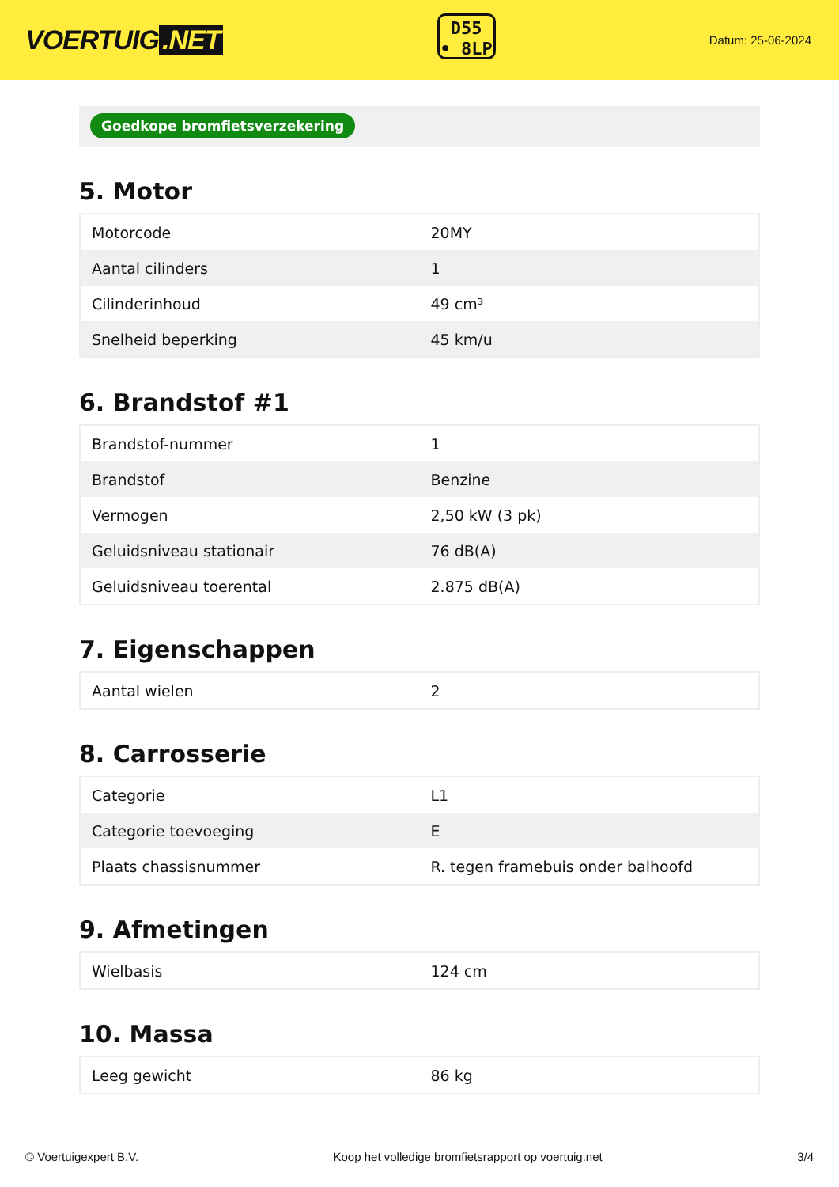VOERTUIG.NET
D55
• 8LP
Datum: 25-06-2024
Goedkope bromfietsverzekering
5. Motor
| Motorcode | 20MY |
| Aantal cilinders | 1 |
| Cilinderinhoud | 49 cm³ |
| Snelheid beperking | 45 km/u |
6. Brandstof #1
| Brandstof-nummer | 1 |
| Brandstof | Benzine |
| Vermogen | 2,50 kW (3 pk) |
| Geluidsniveau stationair | 76 dB(A) |
| Geluidsniveau toerental | 2.875 dB(A) |
7. Eigenschappen
| Aantal wielen | 2 |
8. Carrosserie
| Categorie | L1 |
| Categorie toevoeging | E |
| Plaats chassisnummer | R. tegen framebuis onder balhoofd |
9. Afmetingen
| Wielbasis | 124 cm |
10. Massa
| Leeg gewicht | 86 kg |
© Voertuigexpert B.V. Koop het volledige bromfietsrapport op voertuig.net 3/4